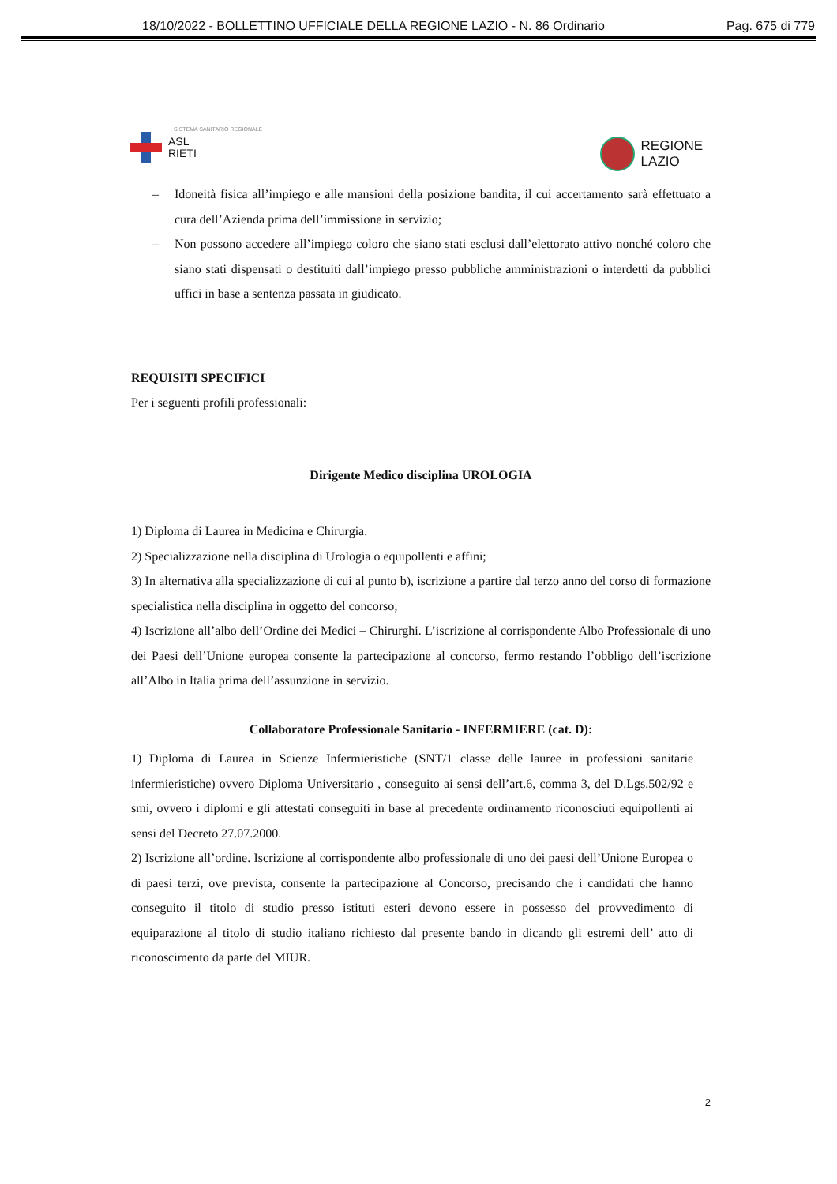18/10/2022 - BOLLETTINO UFFICIALE DELLA REGIONE LAZIO - N. 86 Ordinario Pag. 675 di 779
SISTEMA SANITARIO REGIONALE
ASL
RIETI
REGIONE
LAZIO
– Idoneità fisica all’impiego e alle mansioni della posizione bandita, il cui accertamento sarà effettuato a cura dell’Azienda prima dell’immissione in servizio;
– Non possono accedere all’impiego coloro che siano stati esclusi dall’elettorato attivo nonché coloro che siano stati dispensati o destituiti dall’impiego presso pubbliche amministrazioni o interdetti da pubblici uffici in base a sentenza passata in giudicato.
REQUISITI SPECIFICI
Per i seguenti profili professionali:
Dirigente Medico disciplina UROLOGIA
1) Diploma di Laurea in Medicina e Chirurgia.
2) Specializzazione nella disciplina di Urologia o equipollenti e affini;
3) In alternativa alla specializzazione di cui al punto b), iscrizione a partire dal terzo anno del corso di formazione specialistica nella disciplina in oggetto del concorso;
4) Iscrizione all’albo dell’Ordine dei Medici – Chirurghi. L’iscrizione al corrispondente Albo Professionale di uno dei Paesi dell’Unione europea consente la partecipazione al concorso, fermo restando l’obbligo dell’iscrizione all’Albo in Italia prima dell’assunzione in servizio.
Collaboratore Professionale Sanitario - INFERMIERE (cat. D):
1) Diploma di Laurea in Scienze Infermieristiche (SNT/1 classe delle lauree in professioni sanitarie infermieristiche) ovvero Diploma Universitario , conseguito ai sensi dell’art.6, comma 3, del D.Lgs.502/92 e smi, ovvero i diplomi e gli attestati conseguiti in base al precedente ordinamento riconosciuti equipollenti ai sensi del Decreto 27.07.2000.
2) Iscrizione all’ordine. Iscrizione al corrispondente albo professionale di uno dei paesi dell’Unione Europea o di paesi terzi, ove prevista, consente la partecipazione al Concorso, precisando che i candidati che hanno conseguito il titolo di studio presso istituti esteri devono essere in possesso del provvedimento di equiparazione al titolo di studio italiano richiesto dal presente bando in dicando gli estremi dell’ atto di riconoscimento da parte del MIUR.
2